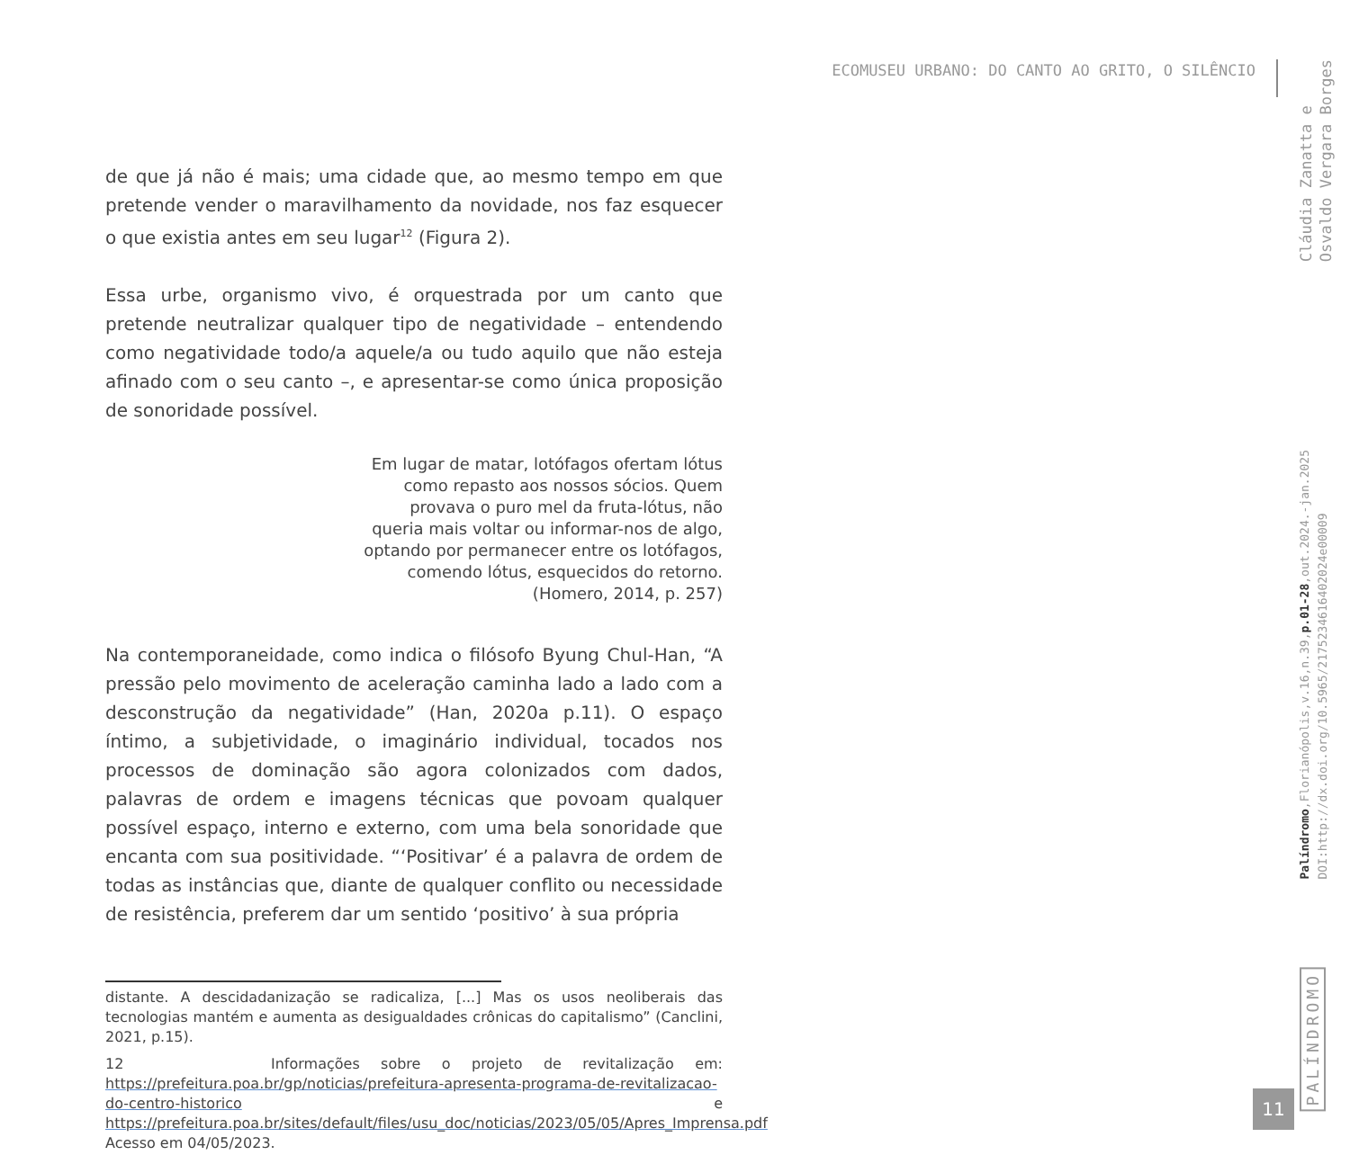ECOMUSEU URBANO: DO CANTO AO GRITO, O SILÊNCIO
de que já não é mais; uma cidade que, ao mesmo tempo em que pretende vender o maravilhamento da novidade, nos faz esquecer o que existia antes em seu lugar<sup>12</sup> (Figura 2).
Essa urbe, organismo vivo, é orquestrada por um canto que pretende neutralizar qualquer tipo de negatividade – entendendo como negatividade todo/a aquele/a ou tudo aquilo que não esteja afinado com o seu canto –, e apresentar-se como única proposição de sonoridade possível.
Em lugar de matar, lotófagos ofertam lótus como repasto aos nossos sócios. Quem provava o puro mel da fruta-lótus, não queria mais voltar ou informar-nos de algo, optando por permanecer entre os lotófagos, comendo lótus, esquecidos do retorno.
(Homero, 2014, p. 257)
Na contemporaneidade, como indica o filósofo Byung Chul-Han, “A pressão pelo movimento de aceleração caminha lado a lado com a desconstrução da negatividade” (Han, 2020a p.11). O espaço íntimo, a subjetividade, o imaginário individual, tocados nos processos de dominação são agora colonizados com dados, palavras de ordem e imagens técnicas que povoam qualquer possível espaço, interno e externo, com uma bela sonoridade que encanta com sua positividade. “‘Positivar’ é a palavra de ordem de todas as instâncias que, diante de qualquer conflito ou necessidade de resistência, preferem dar um sentido ‘positivo’ à sua própria
distante. A descidadanização se radicaliza, [...] Mas os usos neoliberais das tecnologias mantém e aumenta as desigualdades crônicas do capitalismo” (Canclini, 2021, p.15).
12 Informações sobre o projeto de revitalização em: https://prefeitura.poa.br/gp/noticias/prefeitura-apresenta-programa-de-revitalizacao-do-centro-historico e https://prefeitura.poa.br/sites/default/files/usu_doc/noticias/2023/05/05/Apres_Imprensa.pdf Acesso em 04/05/2023.
Cláudia Zanatta e
Osvaldo Vergara Borges
Palíndromo,Florianópolis,v.16,n.39,p.01-28,out.2024.-jan.2025
DOI:http://dx.doi.org/10.5965/2175234616402024e00009
PALÍNDROMO
11